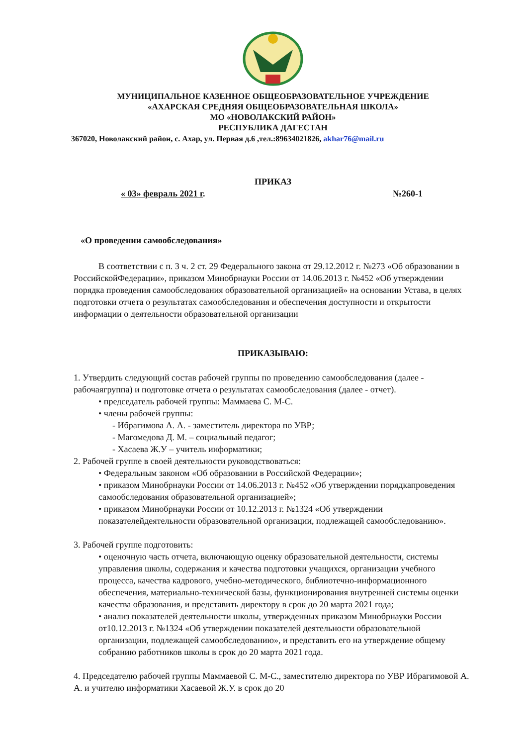МУНИЦИПАЛЬНОЕ КАЗЕННОЕ ОБЩЕОБРАЗОВАТЕЛЬНОЕ УЧРЕЖДЕНИЕ
«АХАРСКАЯ СРЕДНЯЯ ОБЩЕОБРАЗОВАТЕЛЬНАЯ ШКОЛА»
МО «НОВОЛАКСКИЙ РАЙОН»
РЕСПУБЛИКА ДАГЕСТАН
367020, Новолакский район, с. Ахар, ул. Первая д.6 ,тел.:89634021826, akhar76@mail.ru
ПРИКАЗ
« 03» февраль 2021 г. №260-1
«О проведении самообследования»
В соответствии с п. 3 ч. 2 ст. 29 Федерального закона от 29.12.2012 г. №273 «Об образовании в РоссийскойФедерации», приказом Минобрнауки России от 14.06.2013 г. №452 «Об утверждении порядка проведения самообследования образовательной организацией» на основании Устава, в целях подготовки отчета о результатах самообследования и обеспечения доступности и открытости информации о деятельности образовательной организации
ПРИКАЗЫВАЮ:
1. Утвердить следующий состав рабочей группы по проведению самообследования (далее - рабочаягруппа) и подготовке отчета о результатах самообследования (далее - отчет).
• председатель рабочей группы: Маммаева С. М-С.
• члены рабочей группы:
- Ибрагимова А. А. - заместитель директора по УВР;
- Магомедова Д. М. – социальный педагог;
- Хасаева Ж.У – учитель информатики;
2. Рабочей группе в своей деятельности руководствоваться:
• Федеральным законом «Об образовании в Российской Федерации»;
• приказом Минобрнауки России от 14.06.2013 г. №452 «Об утверждении порядкапроведения самообследования образовательной организацией»;
• приказом Минобрнауки России от 10.12.2013 г. №1324 «Об утверждении показателейдеятельности образовательной организации, подлежащей самообследованию».
3. Рабочей группе подготовить:
• оценочную часть отчета, включающую оценку образовательной деятельности, системы управления школы, содержания и качества подготовки учащихся, организации учебного процесса, качества кадрового, учебно-методического, библиотечно-информационного обеспечения, материально-технической базы, функционирования внутренней системы оценки качества образования, и представить директору в срок до 20 марта 2021 года;
• анализ показателей деятельности школы, утвержденных приказом Минобрнауки России от10.12.2013 г. №1324 «Об утверждении показателей деятельности образовательной организации, подлежащей самообследованию», и представить его на утверждение общему собранию работников школы в срок до 20 марта 2021 года.
4. Председателю рабочей группы Маммаевой С. М-С., заместителю директора по УВР Ибрагимовой А. А. и учителю информатики Хасаевой Ж.У. в срок до 20